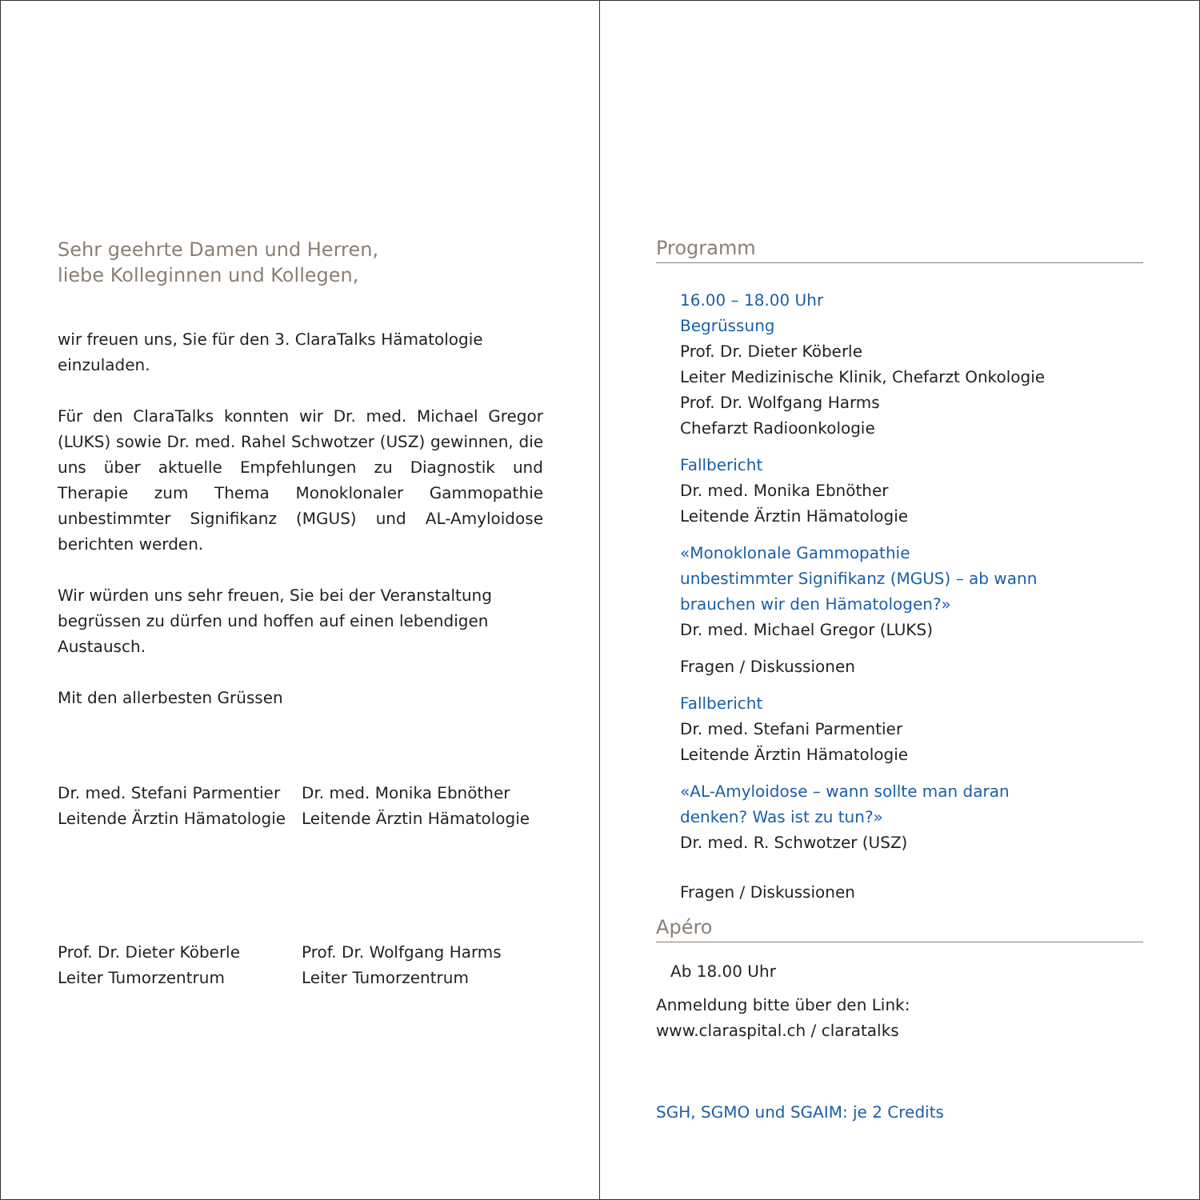Sehr geehrte Damen und Herren,
liebe Kolleginnen und Kollegen,
wir freuen uns, Sie für den 3. ClaraTalks Hämatologie einzuladen.
Für den ClaraTalks konnten wir Dr. med. Michael Gregor (LUKS) sowie Dr. med. Rahel Schwotzer (USZ) gewinnen, die uns über aktuelle Empfehlungen zu Diagnostik und Therapie zum Thema Monoklonaler Gammopathie unbestimmter Signifikanz (MGUS) und AL-Amyloidose berichten werden.
Wir würden uns sehr freuen, Sie bei der Veranstaltung begrüssen zu dürfen und hoffen auf einen lebendigen Austausch.
Mit den allerbesten Grüssen
Dr. med. Stefani Parmentier
Leitende Ärztin Hämatologie
Dr. med. Monika Ebnöther
Leitende Ärztin Hämatologie
Prof. Dr. Dieter Köberle
Leiter Tumorzentrum
Prof. Dr. Wolfgang Harms
Leiter Tumorzentrum
Programm
16.00 – 18.00 Uhr
Begrüssung
Prof. Dr. Dieter Köberle
Leiter Medizinische Klinik, Chefarzt Onkologie
Prof. Dr. Wolfgang Harms
Chefarzt Radioonkologie
Fallbericht
Dr. med. Monika Ebnöther
Leitende Ärztin Hämatologie
«Monoklonale Gammopathie
unbestimmter Signifikanz (MGUS) – ab wann
brauchen wir den Hämatologen?»
Dr. med. Michael Gregor (LUKS)
Fragen / Diskussionen
Fallbericht
Dr. med. Stefani Parmentier
Leitende Ärztin Hämatologie
«AL-Amyloidose – wann sollte man daran
denken? Was ist zu tun?»
Dr. med. R. Schwotzer (USZ)
Fragen / Diskussionen
Apéro
Ab 18.00 Uhr
Anmeldung bitte über den Link:
www.claraspital.ch / claratalks
SGH, SGMO und SGAIM: je 2 Credits